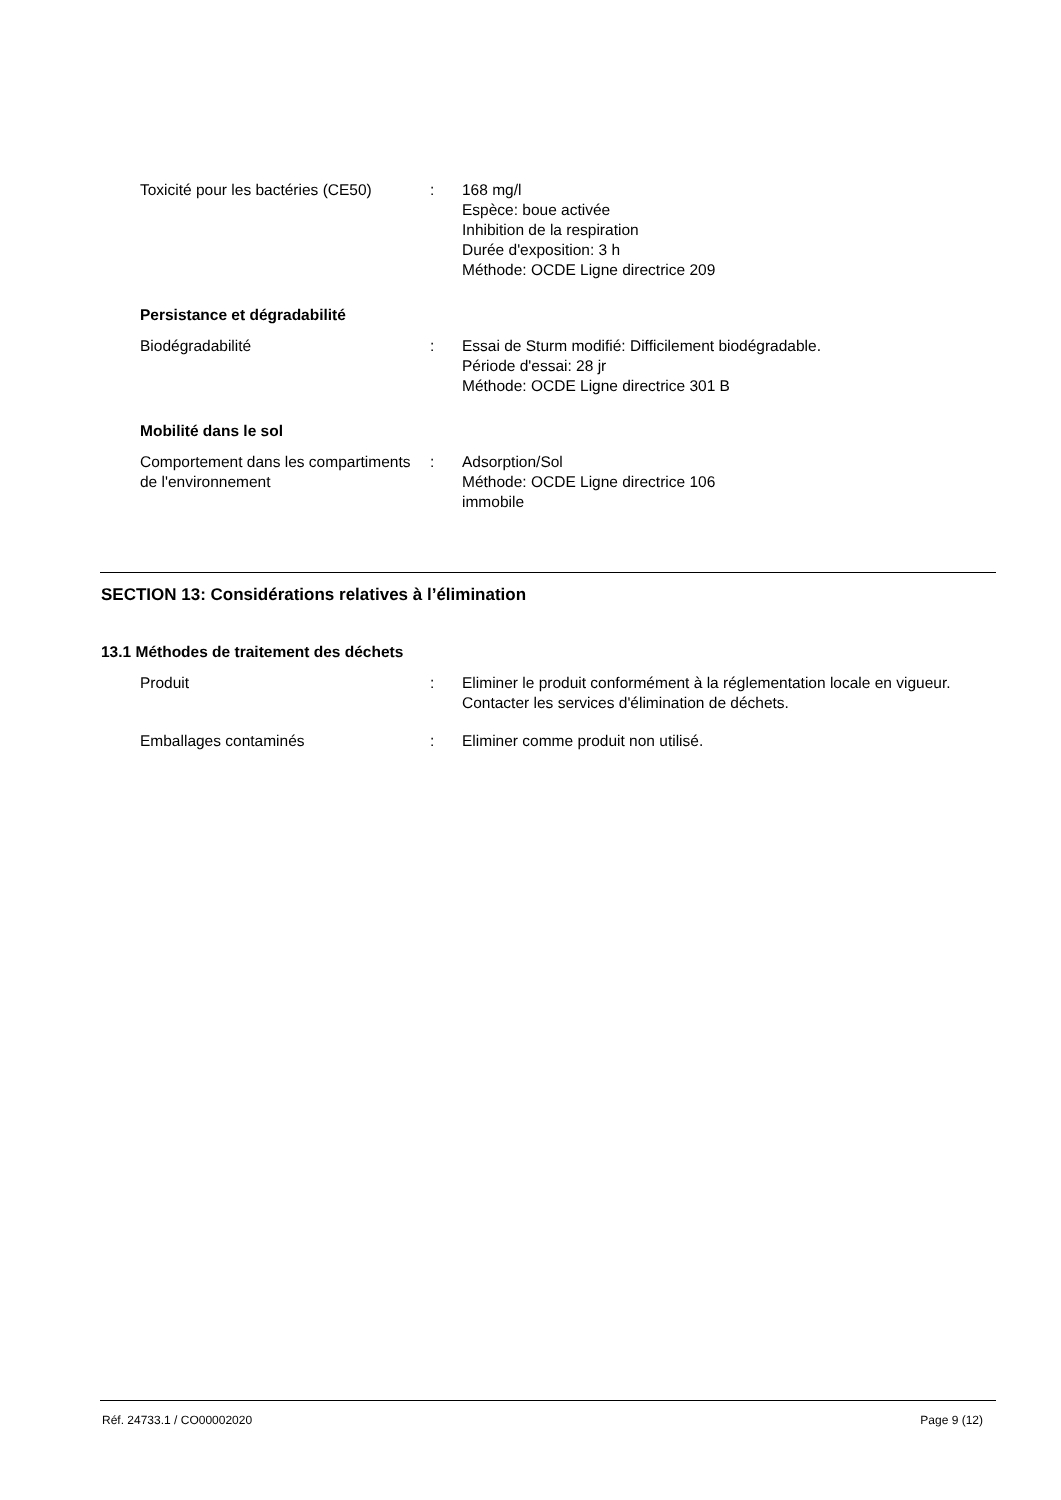Toxicité pour les bactéries (CE50)
: 168 mg/l
Espèce: boue activée
Inhibition de la respiration
Durée d'exposition: 3 h
Méthode: OCDE Ligne directrice 209
Persistance et dégradabilité
Biodégradabilité : Essai de Sturm modifié: Difficilement biodégradable.
Période d'essai: 28 jr
Méthode: OCDE Ligne directrice 301 B
Mobilité dans le sol
Comportement dans les compartiments de l'environnement
: Adsorption/Sol
Méthode: OCDE Ligne directrice 106
immobile
SECTION 13: Considérations relatives à l’élimination
13.1 Méthodes de traitement des déchets
Produit : Eliminer le produit conformément à la réglementation locale en vigueur.
Contacter les services d'élimination de déchets.
Emballages contaminés : Eliminer comme produit non utilisé.
Réf. 24733.1 / CO00002020 Page 9 (12)